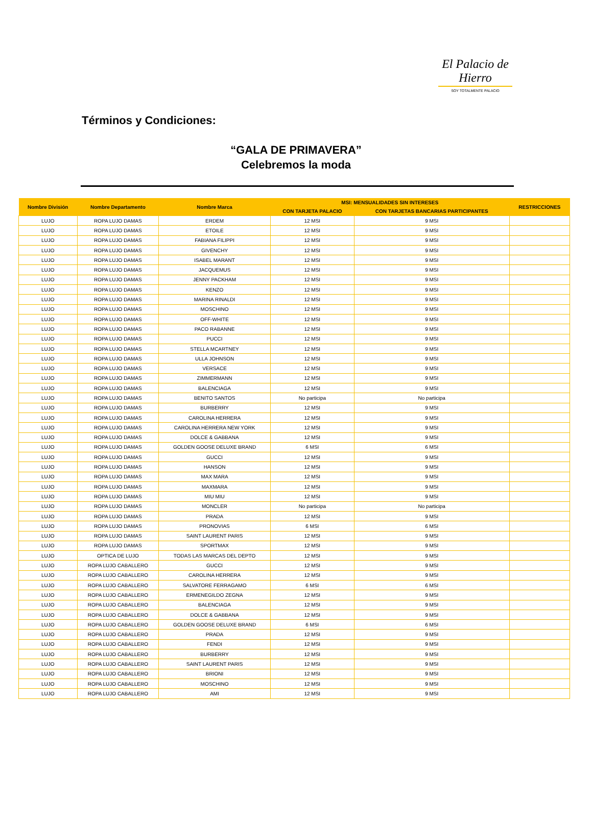El Palacio de Hierro
SOY TOTALMENTE PALACIO
Términos y Condiciones:
“GALA DE PRIMAVERA”
Celebremos la moda
| Nombre División | Nombre Departamento | Nombre Marca | MSI: MENSUALIDADES SIN INTERESES | | RESTRICCIONES |
| --- | --- | --- | --- | --- | --- |
| | | | CON TARJETA PALACIO | CON TARJETAS BANCARIAS PARTICIPANTES | |
| LUJO | ROPA LUJO DAMAS | ERDEM | 12 MSI | 9 MSI | |
| LUJO | ROPA LUJO DAMAS | ETOILE | 12 MSI | 9 MSI | |
| LUJO | ROPA LUJO DAMAS | FABIANA FILIPPI | 12 MSI | 9 MSI | |
| LUJO | ROPA LUJO DAMAS | GIVENCHY | 12 MSI | 9 MSI | |
| LUJO | ROPA LUJO DAMAS | ISABEL MARANT | 12 MSI | 9 MSI | |
| LUJO | ROPA LUJO DAMAS | JACQUEMUS | 12 MSI | 9 MSI | |
| LUJO | ROPA LUJO DAMAS | JENNY PACKHAM | 12 MSI | 9 MSI | |
| LUJO | ROPA LUJO DAMAS | KENZO | 12 MSI | 9 MSI | |
| LUJO | ROPA LUJO DAMAS | MARINA RINALDI | 12 MSI | 9 MSI | |
| LUJO | ROPA LUJO DAMAS | MOSCHINO | 12 MSI | 9 MSI | |
| LUJO | ROPA LUJO DAMAS | OFF-WHITE | 12 MSI | 9 MSI | |
| LUJO | ROPA LUJO DAMAS | PACO RABANNE | 12 MSI | 9 MSI | |
| LUJO | ROPA LUJO DAMAS | PUCCI | 12 MSI | 9 MSI | |
| LUJO | ROPA LUJO DAMAS | STELLA MCARTNEY | 12 MSI | 9 MSI | |
| LUJO | ROPA LUJO DAMAS | ULLA JOHNSON | 12 MSI | 9 MSI | |
| LUJO | ROPA LUJO DAMAS | VERSACE | 12 MSI | 9 MSI | |
| LUJO | ROPA LUJO DAMAS | ZIMMERMANN | 12 MSI | 9 MSI | |
| LUJO | ROPA LUJO DAMAS | BALENCIAGA | 12 MSI | 9 MSI | |
| LUJO | ROPA LUJO DAMAS | BENITO SANTOS | No participa | No participa | |
| LUJO | ROPA LUJO DAMAS | BURBERRY | 12 MSI | 9 MSI | |
| LUJO | ROPA LUJO DAMAS | CAROLINA HERRERA | 12 MSI | 9 MSI | |
| LUJO | ROPA LUJO DAMAS | CAROLINA HERRERA NEW YORK | 12 MSI | 9 MSI | |
| LUJO | ROPA LUJO DAMAS | DOLCE & GABBANA | 12 MSI | 9 MSI | |
| LUJO | ROPA LUJO DAMAS | GOLDEN GOOSE DELUXE BRAND | 6 MSI | 6 MSI | |
| LUJO | ROPA LUJO DAMAS | GUCCI | 12 MSI | 9 MSI | |
| LUJO | ROPA LUJO DAMAS | HANSON | 12 MSI | 9 MSI | |
| LUJO | ROPA LUJO DAMAS | MAX MARA | 12 MSI | 9 MSI | |
| LUJO | ROPA LUJO DAMAS | MAXMARA | 12 MSI | 9 MSI | |
| LUJO | ROPA LUJO DAMAS | MIU MIU | 12 MSI | 9 MSI | |
| LUJO | ROPA LUJO DAMAS | MONCLER | No participa | No participa | |
| LUJO | ROPA LUJO DAMAS | PRADA | 12 MSI | 9 MSI | |
| LUJO | ROPA LUJO DAMAS | PRONOVIAS | 6 MSI | 6 MSI | |
| LUJO | ROPA LUJO DAMAS | SAINT LAURENT PARIS | 12 MSI | 9 MSI | |
| LUJO | ROPA LUJO DAMAS | SPORTMAX | 12 MSI | 9 MSI | |
| LUJO | OPTICA DE LUJO | TODAS LAS MARCAS DEL DEPTO | 12 MSI | 9 MSI | |
| LUJO | ROPA LUJO CABALLERO | GUCCI | 12 MSI | 9 MSI | |
| LUJO | ROPA LUJO CABALLERO | CAROLINA HERRERA | 12 MSI | 9 MSI | |
| LUJO | ROPA LUJO CABALLERO | SALVATORE FERRAGAMO | 6 MSI | 6 MSI | |
| LUJO | ROPA LUJO CABALLERO | ERMENEGILDO ZEGNA | 12 MSI | 9 MSI | |
| LUJO | ROPA LUJO CABALLERO | BALENCIAGA | 12 MSI | 9 MSI | |
| LUJO | ROPA LUJO CABALLERO | DOLCE & GABBANA | 12 MSI | 9 MSI | |
| LUJO | ROPA LUJO CABALLERO | GOLDEN GOOSE DELUXE BRAND | 6 MSI | 6 MSI | |
| LUJO | ROPA LUJO CABALLERO | PRADA | 12 MSI | 9 MSI | |
| LUJO | ROPA LUJO CABALLERO | FENDI | 12 MSI | 9 MSI | |
| LUJO | ROPA LUJO CABALLERO | BURBERRY | 12 MSI | 9 MSI | |
| LUJO | ROPA LUJO CABALLERO | SAINT LAURENT PARIS | 12 MSI | 9 MSI | |
| LUJO | ROPA LUJO CABALLERO | BRIONI | 12 MSI | 9 MSI | |
| LUJO | ROPA LUJO CABALLERO | MOSCHINO | 12 MSI | 9 MSI | |
| LUJO | ROPA LUJO CABALLERO | AMI | 12 MSI | 9 MSI | |